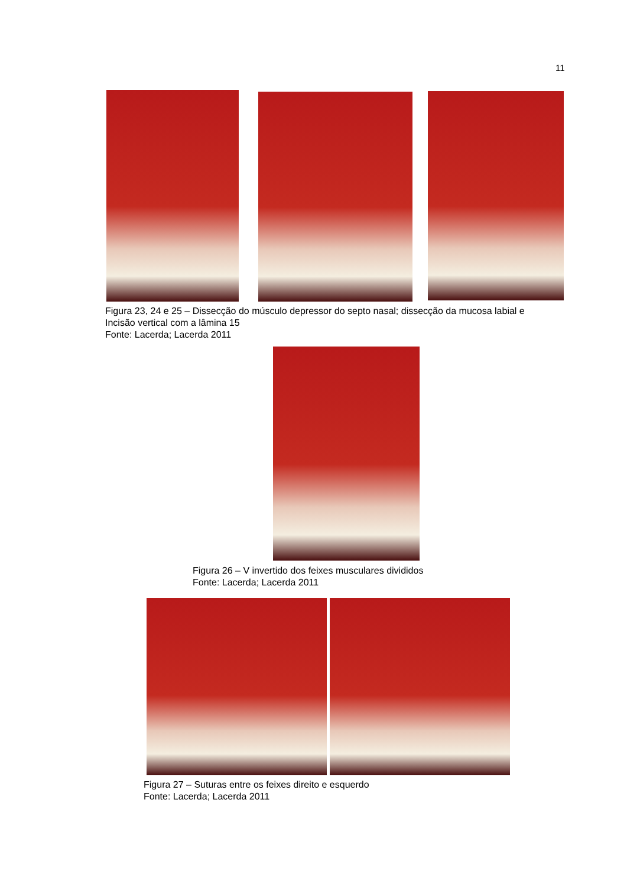11
Figura 23, 24 e 25 – Dissecção do músculo depressor do septo nasal; dissecção da mucosa labial e Incisão vertical com a lâmina 15
Fonte: Lacerda; Lacerda 2011
Figura 26 – V invertido dos feixes musculares divididos
Fonte: Lacerda; Lacerda 2011
Figura 27 – Suturas entre os feixes direito e esquerdo
Fonte: Lacerda; Lacerda 2011